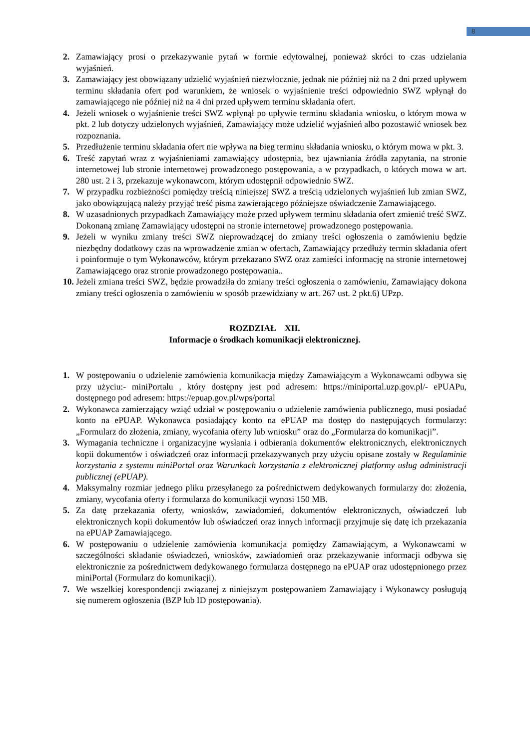8
2. Zamawiający prosi o przekazywanie pytań w formie edytowalnej, ponieważ skróci to czas udzielania wyjaśnień.
3. Zamawiający jest obowiązany udzielić wyjaśnień niezwłocznie, jednak nie później niż na 2 dni przed upływem terminu składania ofert pod warunkiem, że wniosek o wyjaśnienie treści odpowiednio SWZ wpłynął do zamawiającego nie później niż na 4 dni przed upływem terminu składania ofert.
4. Jeżeli wniosek o wyjaśnienie treści SWZ wpłynął po upływie terminu składania wniosku, o którym mowa w pkt. 2 lub dotyczy udzielonych wyjaśnień, Zamawiający może udzielić wyjaśnień albo pozostawić wniosek bez rozpoznania.
5. Przedłużenie terminu składania ofert nie wpływa na bieg terminu składania wniosku, o którym mowa w pkt. 3.
6. Treść zapytań wraz z wyjaśnieniami zamawiający udostępnia, bez ujawniania źródła zapytania, na stronie internetowej lub stronie internetowej prowadzonego postępowania, a w przypadkach, o których mowa w art. 280 ust. 2 i 3, przekazuje wykonawcom, którym udostępnił odpowiednio SWZ.
7. W przypadku rozbieżności pomiędzy treścią niniejszej SWZ a treścią udzielonych wyjaśnień lub zmian SWZ, jako obowiązującą należy przyjąć treść pisma zawierającego późniejsze oświadczenie Zamawiającego.
8. W uzasadnionych przypadkach Zamawiający może przed upływem terminu składania ofert zmienić treść SWZ. Dokonaną zmianę Zamawiający udostępni na stronie internetowej prowadzonego postępowania.
9. Jeżeli w wyniku zmiany treści SWZ nieprowadzącej do zmiany treści ogłoszenia o zamówieniu będzie niezbędny dodatkowy czas na wprowadzenie zmian w ofertach, Zamawiający przedłuży termin składania ofert i poinformuje o tym Wykonawców, którym przekazano SWZ oraz zamieści informację na stronie internetowej Zamawiającego oraz stronie prowadzonego postępowania..
10. Jeżeli zmiana treści SWZ, będzie prowadziła do zmiany treści ogłoszenia o zamówieniu, Zamawiający dokona zmiany treści ogłoszenia o zamówieniu w sposób przewidziany w art. 267 ust. 2 pkt.6) UPzp.
ROZDZIAŁ XII.
Informacje o środkach komunikacji elektronicznej.
1. W postępowaniu o udzielenie zamówienia komunikacja między Zamawiającym a Wykonawcami odbywa się przy użyciu:- miniPortalu , który dostępny jest pod adresem: https://miniportal.uzp.gov.pl/- ePUAPu, dostępnego pod adresem: https://epuap.gov.pl/wps/portal
2. Wykonawca zamierzający wziąć udział w postępowaniu o udzielenie zamówienia publicznego, musi posiadać konto na ePUAP. Wykonawca posiadający konto na ePUAP ma dostęp do następujących formularzy: „Formularz do złożenia, zmiany, wycofania oferty lub wniosku” oraz do „Formularza do komunikacji”.
3. Wymagania techniczne i organizacyjne wysłania i odbierania dokumentów elektronicznych, elektronicznych kopii dokumentów i oświadczeń oraz informacji przekazywanych przy użyciu opisane zostały w Regulaminie korzystania z systemu miniPortal oraz Warunkach korzystania z elektronicznej platformy usług administracji publicznej (ePUAP).
4. Maksymalny rozmiar jednego pliku przesyłanego za pośrednictwem dedykowanych formularzy do: złożenia, zmiany, wycofania oferty i formularza do komunikacji wynosi 150 MB.
5. Za datę przekazania oferty, wniosków, zawiadomień, dokumentów elektronicznych, oświadczeń lub elektronicznych kopii dokumentów lub oświadczeń oraz innych informacji przyjmuje się datę ich przekazania na ePUAP Zamawiającego.
6. W postępowaniu o udzielenie zamówienia komunikacja pomiędzy Zamawiającym, a Wykonawcami w szczególności składanie oświadczeń, wniosków, zawiadomień oraz przekazywanie informacji odbywa się elektronicznie za pośrednictwem dedykowanego formularza dostępnego na ePUAP oraz udostępnionego przez miniPortal (Formularz do komunikacji).
7. We wszelkiej korespondencji związanej z niniejszym postępowaniem Zamawiający i Wykonawcy posługują się numerem ogłoszenia (BZP lub ID postępowania).